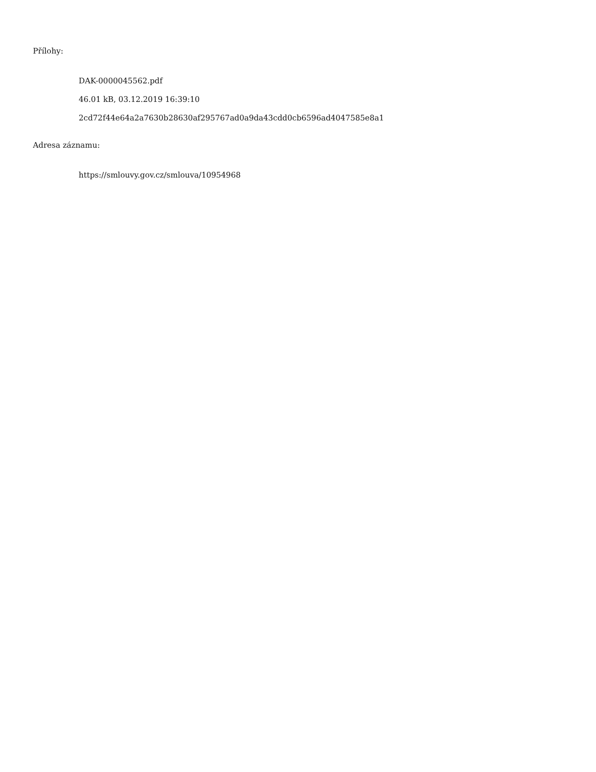Přílohy:
DAK-0000045562.pdf
46.01 kB, 03.12.2019 16:39:10
2cd72f44e64a2a7630b28630af295767ad0a9da43cdd0cb6596ad4047585e8a1
Adresa záznamu:
https://smlouvy.gov.cz/smlouva/10954968